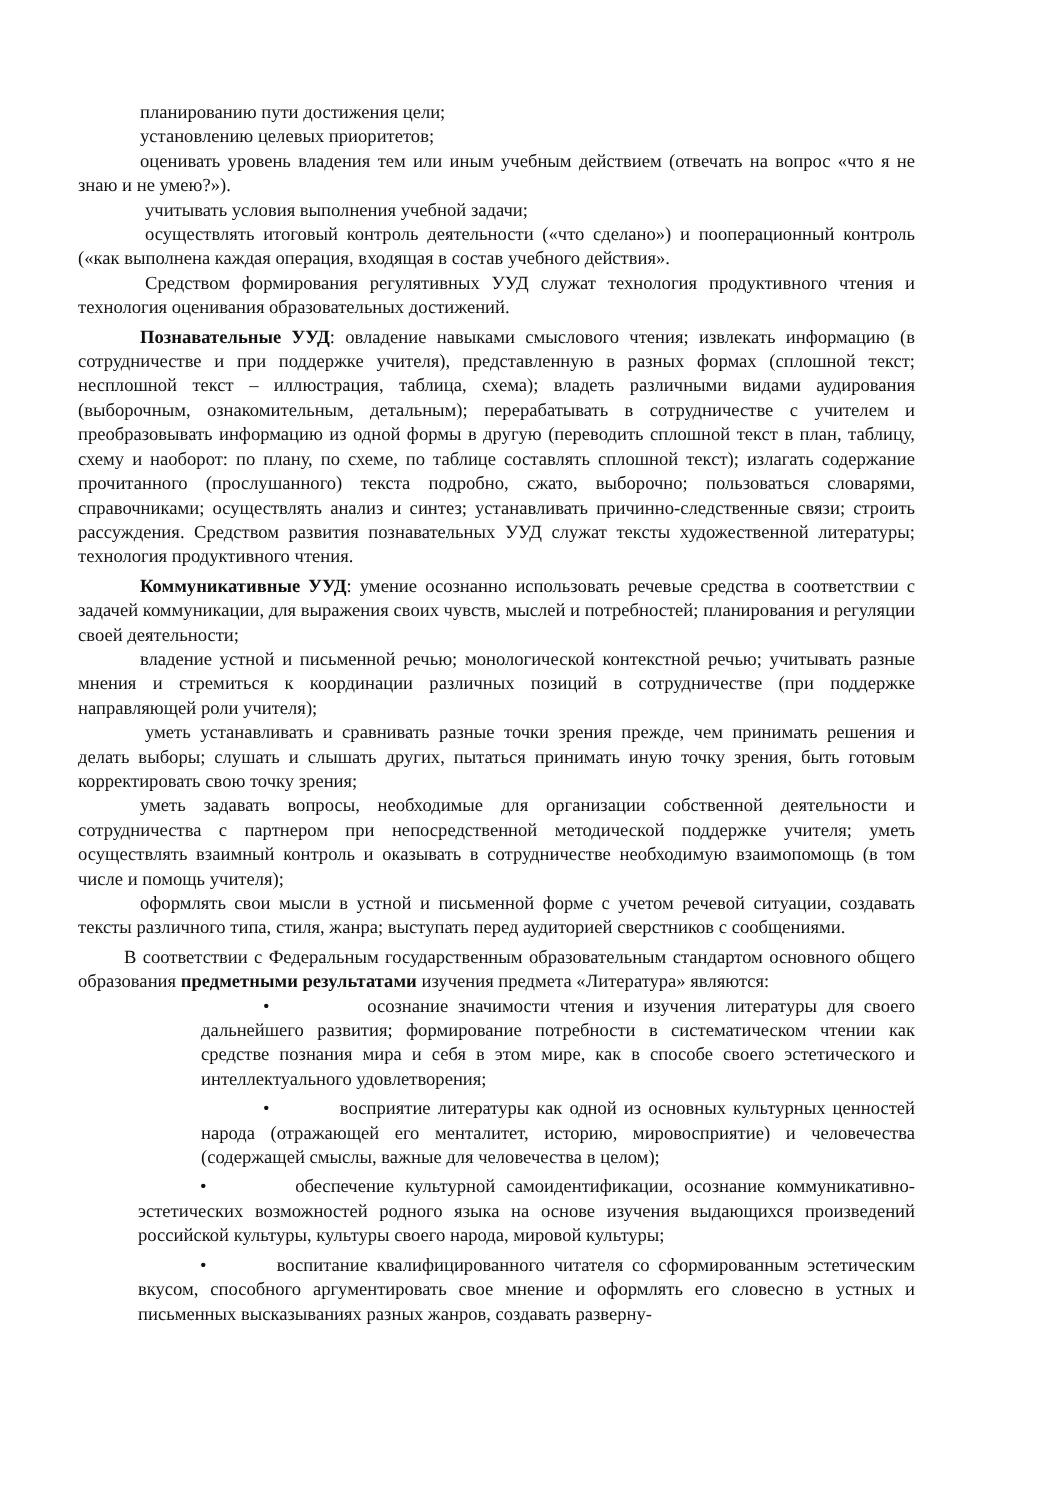планированию пути достижения цели;
установлению целевых приоритетов;
оценивать уровень владения тем или иным учебным действием (отвечать на вопрос «что я не знаю и не умею?»).
учитывать условия выполнения учебной задачи;
осуществлять итоговый контроль деятельности («что сделано») и пооперационный контроль («как выполнена каждая операция, входящая в состав учебного действия».
Средством формирования регулятивных УУД служат технология продуктивного чтения и технология оценивания образовательных достижений.
Познавательные УУД: овладение навыками смыслового чтения; извлекать информацию (в сотрудничестве и при поддержке учителя), представленную в разных формах (сплошной текст; несплошной текст – иллюстрация, таблица, схема); владеть различными видами аудирования (выборочным, ознакомительным, детальным); перерабатывать в сотрудничестве с учителем и преобразовывать информацию из одной формы в другую (переводить сплошной текст в план, таблицу, схему и наоборот: по плану, по схеме, по таблице составлять сплошной текст); излагать содержание прочитанного (прослушанного) текста подробно, сжато, выборочно; пользоваться словарями, справочниками; осуществлять анализ и синтез; устанавливать причинно-следственные связи; строить рассуждения. Средством развития познавательных УУД служат тексты художественной литературы; технология продуктивного чтения.
Коммуникативные УУД: умение осознанно использовать речевые средства в соответствии с задачей коммуникации, для выражения своих чувств, мыслей и потребностей; планирования и регуляции своей деятельности;
владение устной и письменной речью; монологической контекстной речью; учитывать разные мнения и стремиться к координации различных позиций в сотрудничестве (при поддержке направляющей роли учителя);
уметь устанавливать и сравнивать разные точки зрения прежде, чем принимать решения и делать выборы; слушать и слышать других, пытаться принимать иную точку зрения, быть готовым корректировать свою точку зрения;
уметь задавать вопросы, необходимые для организации собственной деятельности и сотрудничества с партнером при непосредственной методической поддержке учителя; уметь осуществлять взаимный контроль и оказывать в сотрудничестве необходимую взаимопомощь (в том числе и помощь учителя);
оформлять свои мысли в устной и письменной форме с учетом речевой ситуации, создавать тексты различного типа, стиля, жанра; выступать перед аудиторией сверстников с сообщениями.
В соответствии с Федеральным государственным образовательным стандартом основного общего образования предметными результатами изучения предмета «Литература» являются:
• осознание значимости чтения и изучения литературы для своего дальнейшего развития; формирование потребности в систематическом чтении как средстве познания мира и себя в этом мире, как в способе своего эстетического и интеллектуального удовлетворения;
• восприятие литературы как одной из основных культурных ценностей народа (отражающей его менталитет, историю, мировосприятие) и человечества (содержащей смыслы, важные для человечества в целом);
• обеспечение культурной самоидентификации, осознание коммуникативно-эстетических возможностей родного языка на основе изучения выдающихся произведений российской культуры, культуры своего народа, мировой культуры;
• воспитание квалифицированного читателя со сформированным эстетическим вкусом, способного аргументировать свое мнение и оформлять его словесно в устных и письменных высказываниях разных жанров, создавать разверну-